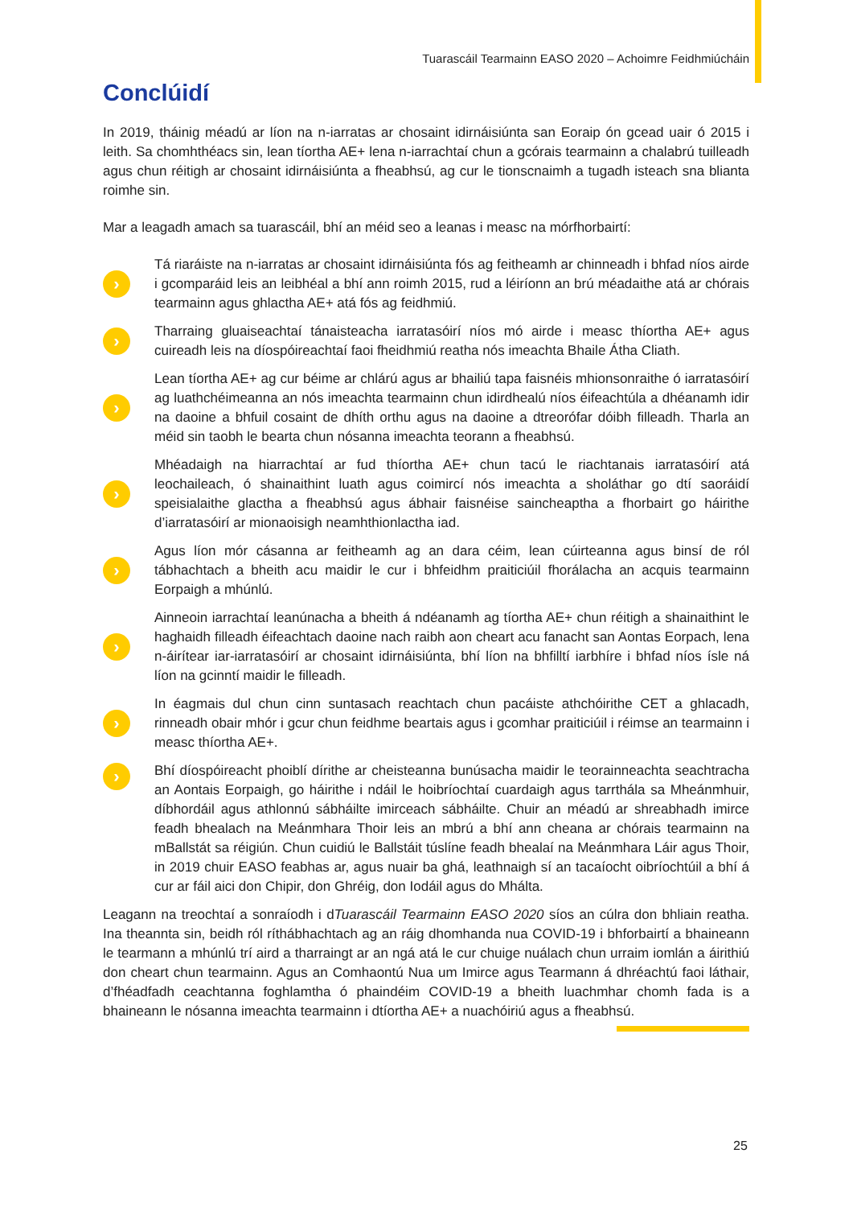Tuarascáil Tearmainn EASO 2020 – Achoimre Feidhmiúcháin
Conclúidí
In 2019, tháinig méadú ar líon na n-iarratas ar chosaint idirnáisiúnta san Eoraip ón gcead uair ó 2015 i leith. Sa chomhthéacs sin, lean tíortha AE+ lena n-iarrachtaí chun a gcórais tearmainn a chalabrú tuilleadh agus chun réitigh ar chosaint idirnáisiúnta a fheabhsú, ag cur le tionscnaimh a tugadh isteach sna blianta roimhe sin.
Mar a leagadh amach sa tuarascáil, bhí an méid seo a leanas i measc na mórfhorbairtí:
›
Tá riaráiste na n-iarratas ar chosaint idirnáisiúnta fós ag feitheamh ar chinneadh i bhfad níos airde i gcomparáid leis an leibhéal a bhí ann roimh 2015, rud a léiríonn an brú méadaithe atá ar chórais tearmainn agus ghlactha AE+ atá fós ag feidhmiú.
›
Tharraing gluaiseachtaí tánaisteacha iarratasóirí níos mó airde i measc thíortha AE+ agus cuireadh leis na díospóireachtaí faoi fheidhmiú reatha nós imeachta Bhaile Átha Cliath.
›
Lean tíortha AE+ ag cur béime ar chlárú agus ar bhailiú tapa faisnéis mhionsonraithe ó iarratasóirí ag luathchéimeanna an nós imeachta tearmainn chun idirdhealú níos éifeachtúla a dhéanamh idir na daoine a bhfuil cosaint de dhíth orthu agus na daoine a dtreorófar dóibh filleadh. Tharla an méid sin taobh le bearta chun nósanna imeachta teorann a fheabhsú.
›
Mhéadaigh na hiarrachtaí ar fud thíortha AE+ chun tacú le riachtanais iarratasóirí atá leochaileach, ó shainaithint luath agus coimircí nós imeachta a sholáthar go dtí saoráidí speisialaithe glactha a fheabhsú agus ábhair faisnéise saincheaptha a fhorbairt go háirithe d’iarratasóirí ar mionaoisigh neamhthionlactha iad.
›
Agus líon mór cásanna ar feitheamh ag an dara céim, lean cúirteanna agus binsí de ról tábhachtach a bheith acu maidir le cur i bhfeidhm praiticiúil fhorálacha an acquis tearmainn Eorpaigh a mhúnlú.
›
Ainneoin iarrachtaí leanúnacha a bheith á ndéanamh ag tíortha AE+ chun réitigh a shainaithint le haghaidh filleadh éifeachtach daoine nach raibh aon cheart acu fanacht san Aontas Eorpach, lena n-áirítear iar-iarratasóirí ar chosaint idirnáisiúnta, bhí líon na bhfilltí iarbhíre i bhfad níos ísle ná líon na gcinntí maidir le filleadh.
›
In éagmais dul chun cinn suntasach reachtach chun pacáiste athchóirithe CET a ghlacadh, rinneadh obair mhór i gcur chun feidhme beartais agus i gcomhar praiticiúil i réimse an tearmainn i measc thíortha AE+.
›
Bhí díospóireacht phoiblí dírithe ar cheisteanna bunúsacha maidir le teorainneachta seachtracha an Aontais Eorpaigh, go háirithe i ndáil le hoibríochtaí cuardaigh agus tarrthála sa Mheánmhuir, díbhordáil agus athlonnú sábháilte imirceach sábháilte. Chuir an méadú ar shreabhadh imirce feadh bhealach na Meánmhara Thoir leis an mbrú a bhí ann cheana ar chórais tearmainn na mBallstát sa réigiún. Chun cuidiú le Ballstáit túslíne feadh bhealaí na Meánmhara Láir agus Thoir, in 2019 chuir EASO feabhas ar, agus nuair ba ghá, leathnaigh sí an tacaíocht oibríochtúil a bhí á cur ar fáil aici don Chipir, don Ghréig, don Iodáil agus do Mhálta.
Leagann na treochtaí a sonraíodh i dTuarascáil Tearmainn EASO 2020 síos an cúlra don bhliain reatha. Ina theannta sin, beidh ról ríthábhachtach ag an ráig dhomhanda nua COVID-19 i bhforbairtí a bhaineann le tearmann a mhúnlú trí aird a tharraingt ar an ngá atá le cur chuige nuálach chun urraim iomlán a áirithiú don cheart chun tearmainn. Agus an Comhaontú Nua um Imirce agus Tearmann á dhréachtú faoi láthair, d’fhéadfadh ceachtanna foghlamtha ó phaindéim COVID-19 a bheith luachmhar chomh fada is a bhaineann le nósanna imeachta tearmainn i dtíortha AE+ a nuachóiriú agus a fheabhsú.
25